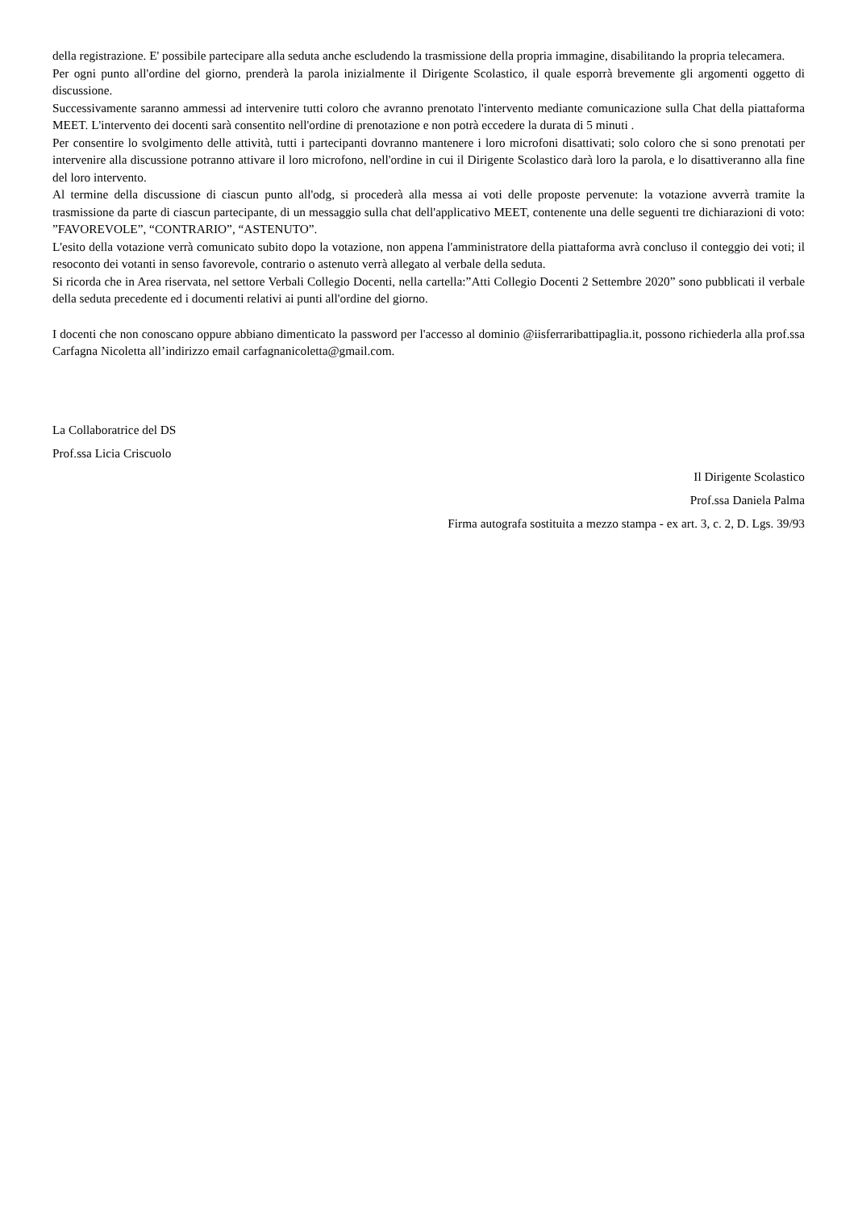della registrazione. E' possibile partecipare alla seduta anche escludendo la trasmissione della propria immagine, disabilitando la propria telecamera.
Per ogni punto all'ordine del giorno, prenderà la parola inizialmente il Dirigente Scolastico, il quale esporrà brevemente gli argomenti oggetto di discussione.
Successivamente saranno ammessi ad intervenire tutti coloro che avranno prenotato l'intervento mediante comunicazione sulla Chat della piattaforma MEET. L'intervento dei docenti sarà consentito nell'ordine di prenotazione e non potrà eccedere la durata di 5 minuti .
Per consentire lo svolgimento delle attività, tutti i partecipanti dovranno mantenere i loro microfoni disattivati; solo coloro che si sono prenotati per intervenire alla discussione potranno attivare il loro microfono, nell'ordine in cui il Dirigente Scolastico darà loro la parola, e lo disattiveranno alla fine del loro intervento.
Al termine della discussione di ciascun punto all'odg, si procederà alla messa ai voti delle proposte pervenute: la votazione avverrà tramite la trasmissione da parte di ciascun partecipante, di un messaggio sulla chat dell'applicativo MEET, contenente una delle seguenti tre dichiarazioni di voto: ”FAVOREVOLE”, “CONTRARIO”, “ASTENUTO”.
L'esito della votazione verrà comunicato subito dopo la votazione, non appena l'amministratore della piattaforma avrà concluso il conteggio dei voti; il resoconto dei votanti in senso favorevole, contrario o astenuto verrà allegato al verbale della seduta.
Si ricorda che in Area riservata, nel settore Verbali Collegio Docenti, nella cartella:”Atti Collegio Docenti 2 Settembre 2020” sono pubblicati il verbale della seduta precedente ed i documenti relativi ai punti all'ordine del giorno.
I docenti che non conoscano oppure abbiano dimenticato la password per l'accesso al dominio @iisferraribattipaglia.it, possono richiederla alla prof.ssa Carfagna Nicoletta all’indirizzo email carfagnanicoletta@gmail.com.
La Collaboratrice del DS
Prof.ssa Licia Criscuolo
Il Dirigente Scolastico
Prof.ssa Daniela Palma
Firma autografa sostituita a mezzo stampa - ex art. 3, c. 2, D. Lgs. 39/93